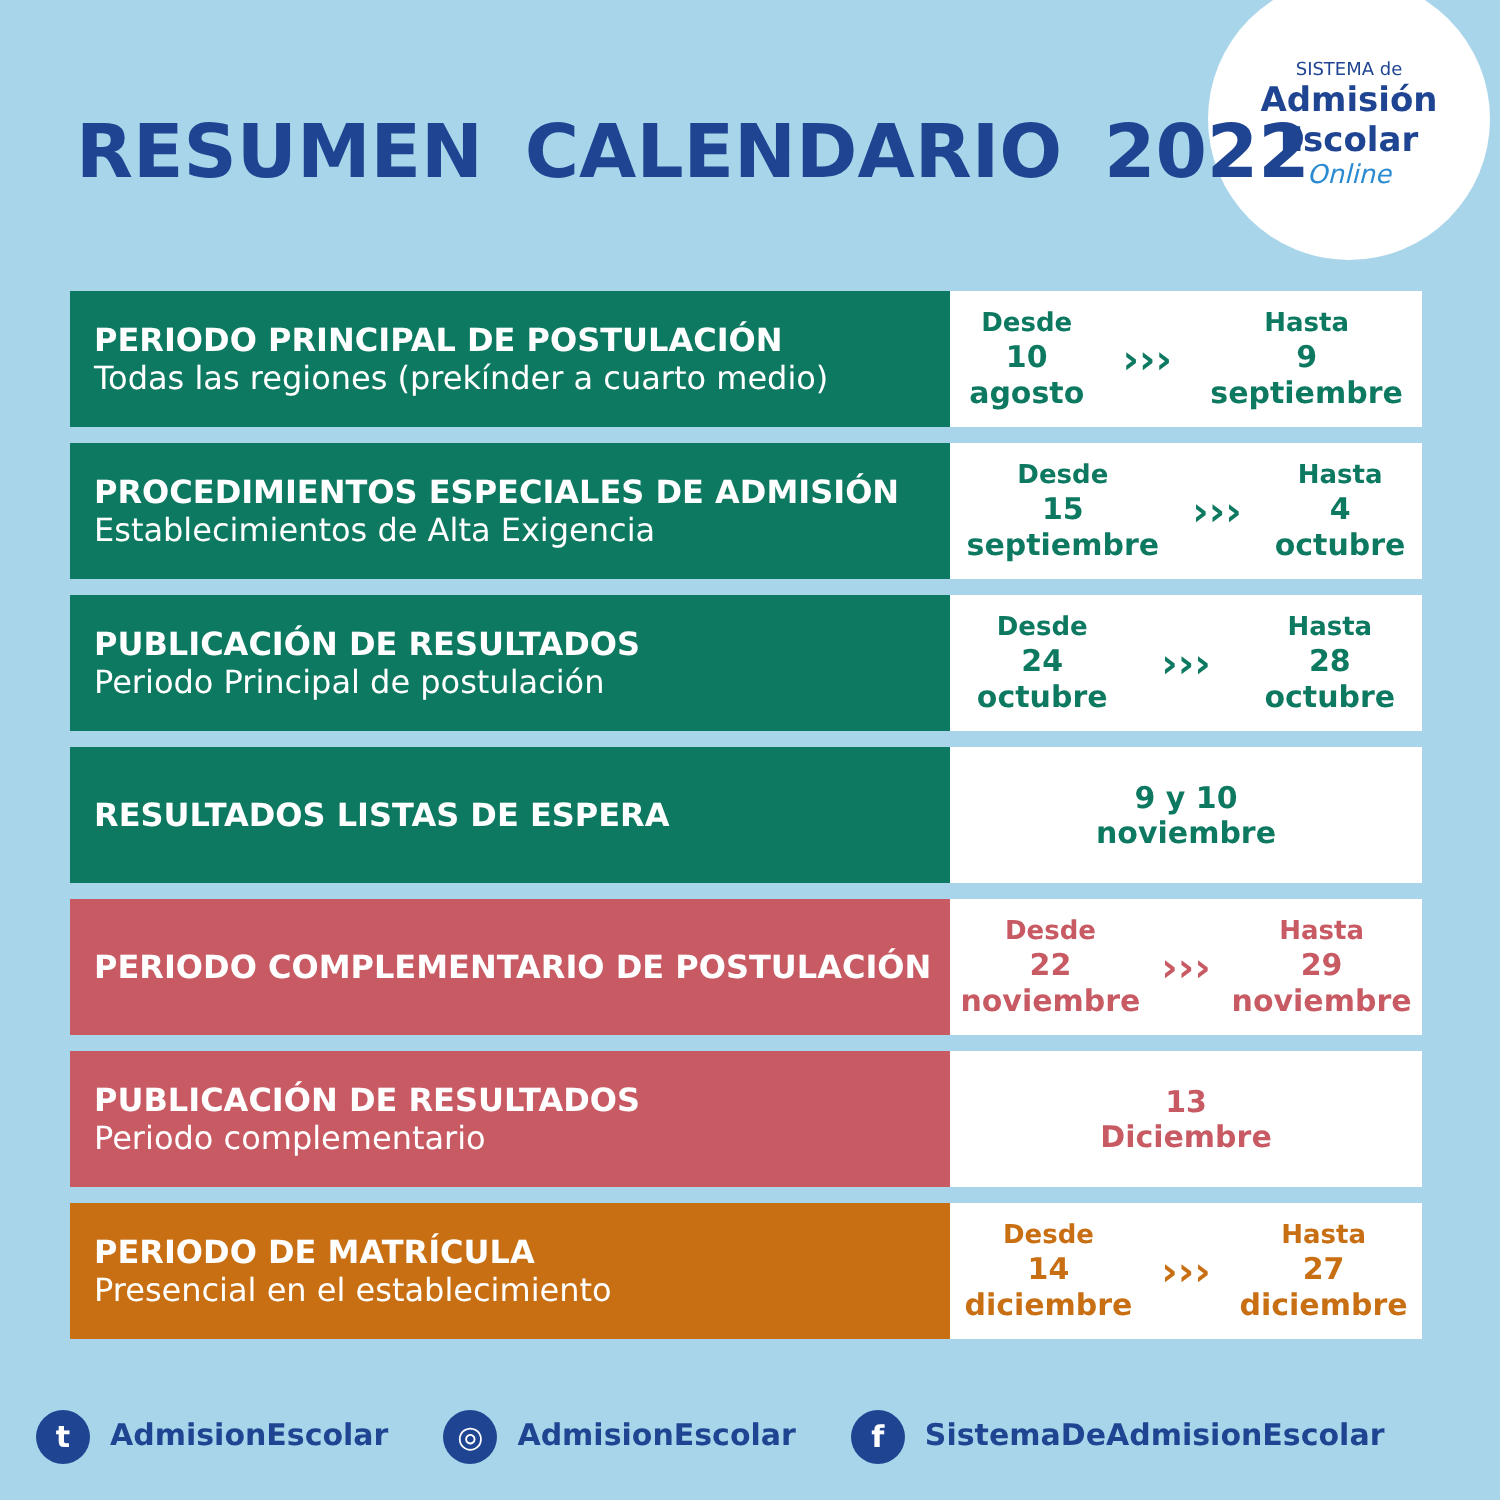SISTEMA de
Admisión
Escolar
Online
RESUMEN CALENDARIO 2022
| PERIODO PRINCIPAL DE POSTULACIÓN Todas las regiones (prekínder a cuarto medio) | Desde 10 agosto ››› Hasta 9 septiembre |
| PROCEDIMIENTOS ESPECIALES DE ADMISIÓN Establecimientos de Alta Exigencia | Desde 15 septiembre ››› Hasta 4 octubre |
| PUBLICACIÓN DE RESULTADOS Periodo Principal de postulación | Desde 24 octubre ››› Hasta 28 octubre |
| RESULTADOS LISTAS DE ESPERA | 9 y 10 noviembre |
| PERIODO COMPLEMENTARIO DE POSTULACIÓN | Desde 22 noviembre ››› Hasta 29 noviembre |
| PUBLICACIÓN DE RESULTADOS Periodo complementario | 13 Diciembre |
| PERIODO DE MATRÍCULA Presencial en el establecimiento | Desde 14 diciembre ››› Hasta 27 diciembre |
t AdmisionEscolar ◎ AdmisionEscolar f SistemaDeAdmisionEscolar